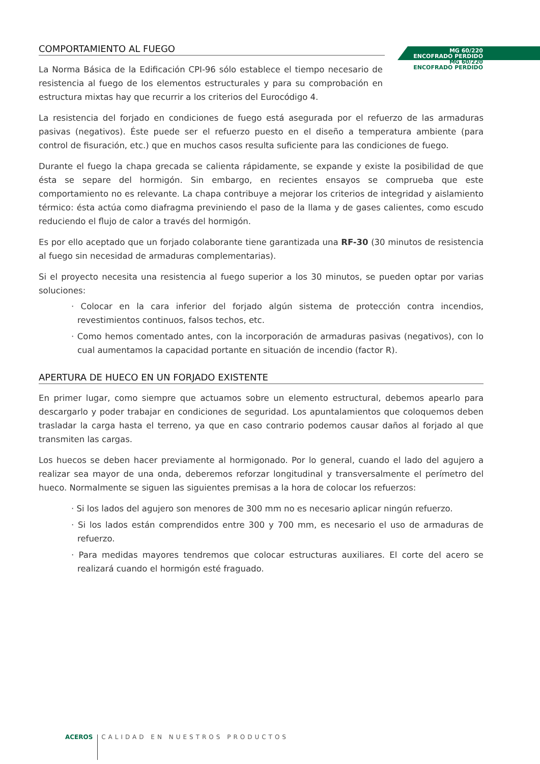MG 60/220
ENCOFRADO PERDIDO
MG 60/220
ENCOFRADO PERDIDO
COMPORTAMIENTO AL FUEGO
La Norma Básica de la Edificación CPI-96 sólo establece el tiempo necesario de resistencia al fuego de los elementos estructurales y para su comprobación en estructura mixtas hay que recurrir a los criterios del Eurocódigo 4.
La resistencia del forjado en condiciones de fuego está asegurada por el refuerzo de las armaduras pasivas (negativos). Éste puede ser el refuerzo puesto en el diseño a temperatura ambiente (para control de fisuración, etc.) que en muchos casos resulta suficiente para las condiciones de fuego.
Durante el fuego la chapa grecada se calienta rápidamente, se expande y existe la posibilidad de que ésta se separe del hormigón. Sin embargo, en recientes ensayos se comprueba que este comportamiento no es relevante. La chapa contribuye a mejorar los criterios de integridad y aislamiento térmico: ésta actúa como diafragma previniendo el paso de la llama y de gases calientes, como escudo reduciendo el flujo de calor a través del hormigón.
Es por ello aceptado que un forjado colaborante tiene garantizada una RF-30 (30 minutos de resistencia al fuego sin necesidad de armaduras complementarias).
Si el proyecto necesita una resistencia al fuego superior a los 30 minutos, se pueden optar por varias soluciones:
· Colocar en la cara inferior del forjado algún sistema de protección contra incendios, revestimientos continuos, falsos techos, etc.
· Como hemos comentado antes, con la incorporación de armaduras pasivas (negativos), con lo cual aumentamos la capacidad portante en situación de incendio (factor R).
APERTURA DE HUECO EN UN FORJADO EXISTENTE
En primer lugar, como siempre que actuamos sobre un elemento estructural, debemos apearlo para descargarlo y poder trabajar en condiciones de seguridad. Los apuntalamientos que coloquemos deben trasladar la carga hasta el terreno, ya que en caso contrario podemos causar daños al forjado al que transmiten las cargas.
Los huecos se deben hacer previamente al hormigonado. Por lo general, cuando el lado del agujero a realizar sea mayor de una onda, deberemos reforzar longitudinal y transversalmente el perímetro del hueco. Normalmente se siguen las siguientes premisas a la hora de colocar los refuerzos:
· Si los lados del agujero son menores de 300 mm no es necesario aplicar ningún refuerzo.
· Si los lados están comprendidos entre 300 y 700 mm, es necesario el uso de armaduras de refuerzo.
· Para medidas mayores tendremos que colocar estructuras auxiliares. El corte del acero se realizará cuando el hormigón esté fraguado.
ACEROS CALIDAD EN NUESTROS PRODUCTOS